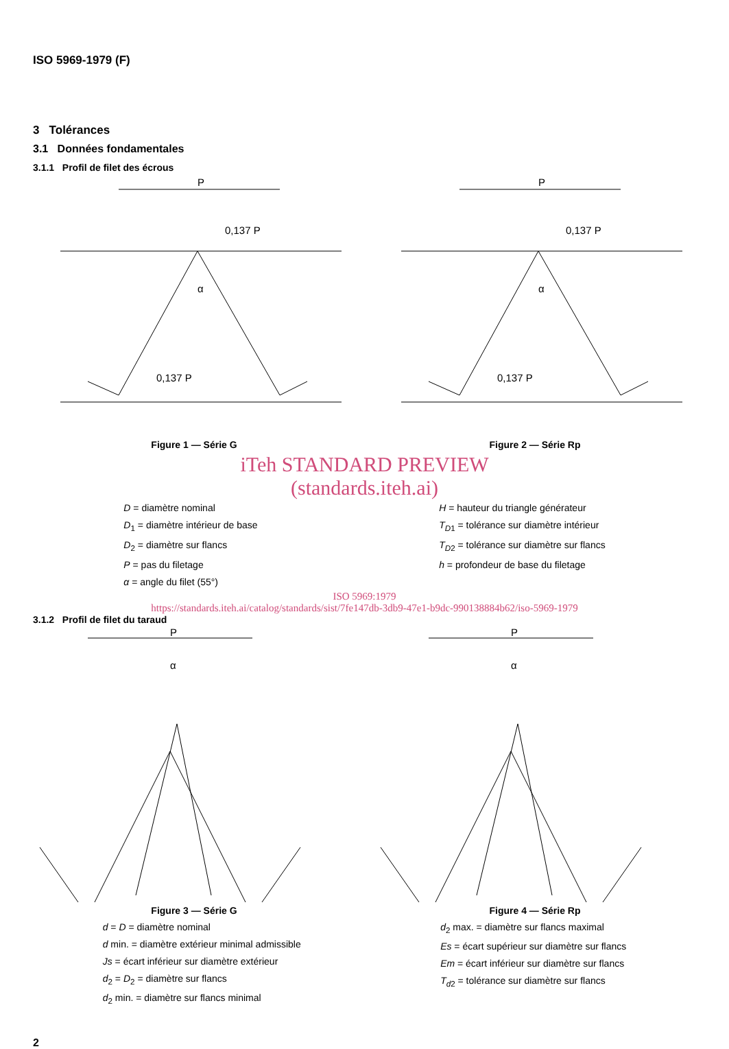ISO 5969-1979 (F)
3 Tolérances
3.1 Données fondamentales
3.1.1 Profil de filet des écrous
P
0,137 P
0,137 P
α
Figure 1 — Série G
P
0,137 P
0,137 P
α
Figure 2 — Série Rp
iTeh STANDARD PREVIEW
(standards.iteh.ai)
D = diamètre nominal
D<sub>1</sub> = diamètre intérieur de base
D<sub>2</sub> = diamètre sur flancs
P = pas du filetage
α = angle du filet (55°)
H = hauteur du triangle générateur
T<sub>D1</sub> = tolérance sur diamètre intérieur
T<sub>D2</sub> = tolérance sur diamètre sur flancs
h = profondeur de base du filetage
ISO 5969:1979
https://standards.iteh.ai/catalog/standards/sist/7fe147db-3db9-47e1-b9dc-990138884b62/iso-5969-1979
3.1.2 Profil de filet du taraud
P
α
Figure 3 — Série G
P
α
Figure 4 — Série Rp
d = D = diamètre nominal
d min. = diamètre extérieur minimal admissible
Js = écart inférieur sur diamètre extérieur
d<sub>2</sub> = D<sub>2</sub> = diamètre sur flancs
d<sub>2</sub> min. = diamètre sur flancs minimal
d<sub>2</sub> max. = diamètre sur flancs maximal
Es = écart supérieur sur diamètre sur flancs
Em = écart inférieur sur diamètre sur flancs
T<sub>d2</sub> = tolérance sur diamètre sur flancs
2